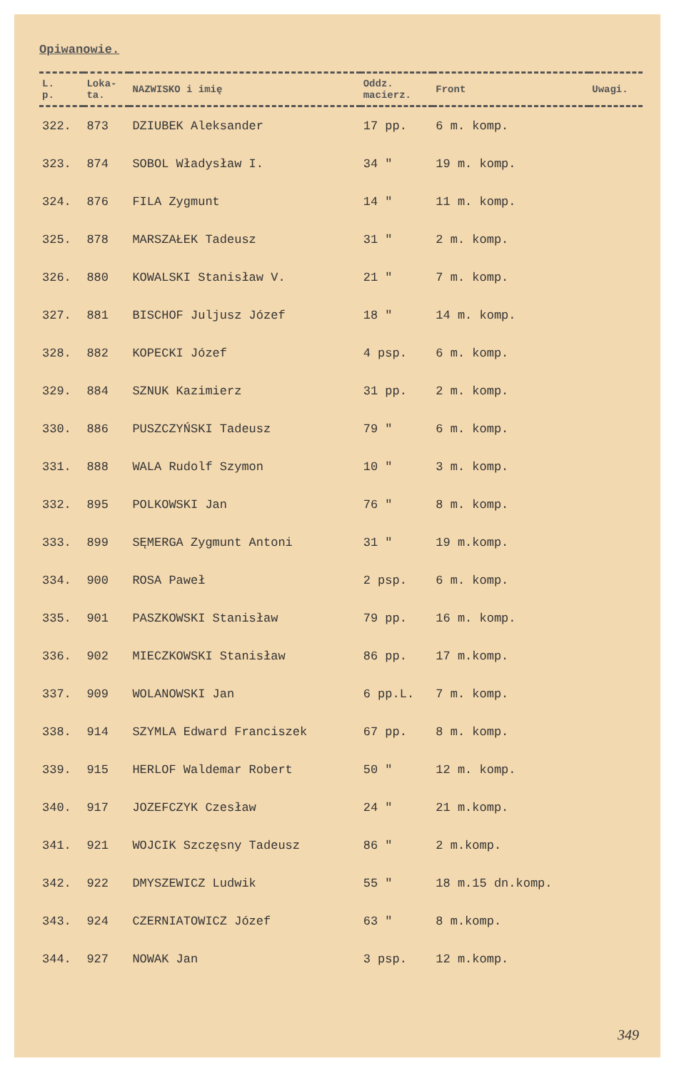Opiwanowie.
| L. p. | Loka- ta. | NAZWISKO i imię | Oddz. macierz. | Front | Uwagi. |
| --- | --- | --- | --- | --- | --- |
| 322. | 873 | DZIUBEK Aleksander | 17 pp. | 6 m. komp. | |
| 323. | 874 | SOBOL Władysław I. | 34 " | 19 m. komp. | |
| 324. | 876 | FILA Zygmunt | 14 " | 11 m. komp. | |
| 325. | 878 | MARSZAŁEK Tadeusz | 31 " | 2 m. komp. | |
| 326. | 880 | KOWALSKI Stanisław V. | 21 " | 7 m. komp. | |
| 327. | 881 | BISCHOF Juljusz Józef | 18 " | 14 m. komp. | |
| 328. | 882 | KOPECKI Józef | 4 psp. | 6 m. komp. | |
| 329. | 884 | SZNUK Kazimierz | 31 pp. | 2 m. komp. | |
| 330. | 886 | PUSZCZYŃSKI Tadeusz | 79 " | 6 m. komp. | |
| 331. | 888 | WALA Rudolf Szymon | 10 " | 3 m. komp. | |
| 332. | 895 | POLKOWSKI Jan | 76 " | 8 m. komp. | |
| 333. | 899 | SĘMERGA Zygmunt Antoni | 31 " | 19 m.komp. | |
| 334. | 900 | ROSA Paweł | 2 psp. | 6 m. komp. | |
| 335. | 901 | PASZKOWSKI Stanisław | 79 pp. | 16 m. komp. | |
| 336. | 902 | MIECZKOWSKI Stanisław | 86 pp. | 17 m.komp. | |
| 337. | 909 | WOLANOWSKI Jan | 6 pp.L. | 7 m. komp. | |
| 338. | 914 | SZYMLA Edward Franciszek | 67 pp. | 8 m. komp. | |
| 339. | 915 | HERLOF Waldemar Robert | 50 " | 12 m. komp. | |
| 340. | 917 | JOZEFCZYK Czesław | 24 " | 21 m.komp. | |
| 341. | 921 | WOJCIK Szczęsny Tadeusz | 86 " | 2 m.komp. | |
| 342. | 922 | DMYSZEWICZ Ludwik | 55 " | 18 m.15 dn.komp. | |
| 343. | 924 | CZERNIATOWICZ Józef | 63 " | 8 m.komp. | |
| 344. | 927 | NOWAK Jan | 3 psp. | 12 m.komp. | |
349